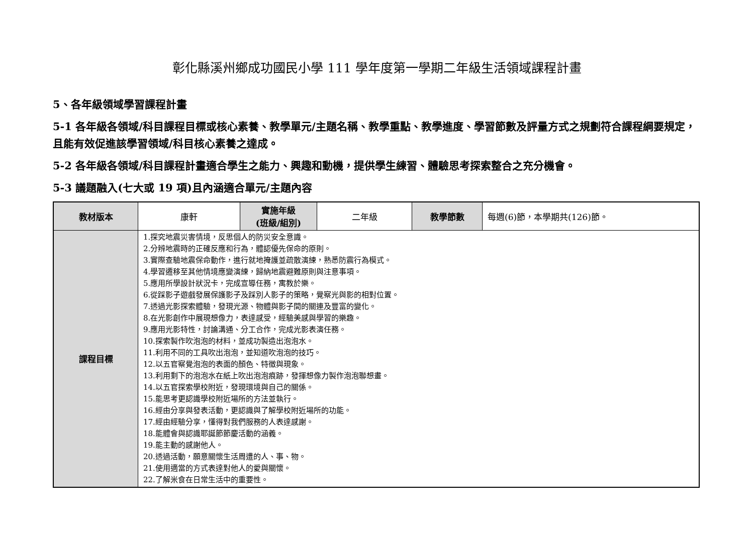彰化縣溪州鄉成功國民小學 111 學年度第一學期二年級生活領域課程計畫
5、各年級領域學習課程計畫
5-1 各年級各領域/科目課程目標或核心素養、教學單元/主題名稱、教學重點、教學進度、學習節數及評量方式之規劃符合課程綱要規定，且能有效促進該學習領域/科目核心素養之達成。
5-2 各年級各領域/科目課程計畫適合學生之能力、興趣和動機，提供學生練習、體驗思考探索整合之充分機會。
5-3 議題融入(七大或 19 項)且內涵適合單元/主題內容
| 教材版本 | 康軒 | 實施年級 (班級/組別) | 二年級 | 教學節數 | 每週(6)節，本學期共(126)節。 |
| 課程目標 | 1.探究地震災害情境，反思個人的防災安全意識。 2.分辨地震時的正確反應和行為，體認優先保命的原則。 3.實際查驗地震保命動作，進行就地掩護並疏散演練，熟悉防震行為模式。 4.學習遷移至其他情境應變演練，歸納地震避難原則與注意事項。 5.應用所學設計狀況卡，完成宣導任務，寓教於樂。 6.從踩影子遊戲發展保護影子及踩別人影子的策略，覺察光與影的相對位置。 7.透過光影探索體驗，發現光源、物體與影子間的關連及豐富的變化。 8.在光影創作中展現想像力，表達感受，經驗美感與學習的樂趣。 9.應用光影特性，討論溝通、分工合作，完成光影表演任務。 10.探索製作吹泡泡的材料，並成功製造出泡泡水。 11.利用不同的工具吹出泡泡，並知道吹泡泡的技巧。 12.以五官察覺泡泡的表面的顏色、特徵與現象。 13.利用剩下的泡泡水在紙上吹出泡泡痕跡，發揮想像力製作泡泡聯想畫。 14.以五官探索學校附近，發現環境與自己的關係。 15.能思考更認識學校附近場所的方法並執行。 16.經由分享與發表活動，更認識與了解學校附近場所的功能。 17.經由經驗分享，懂得對我們服務的人表達感謝。 18.能體會與認識耶誕節節慶活動的涵義。 19.能主動的感謝他人。 20.透過活動，願意關懷生活周遭的人、事、物。 21.使用適當的方式表達對他人的愛與關懷。 22.了解米食在日常生活中的重要性。 | | | | |